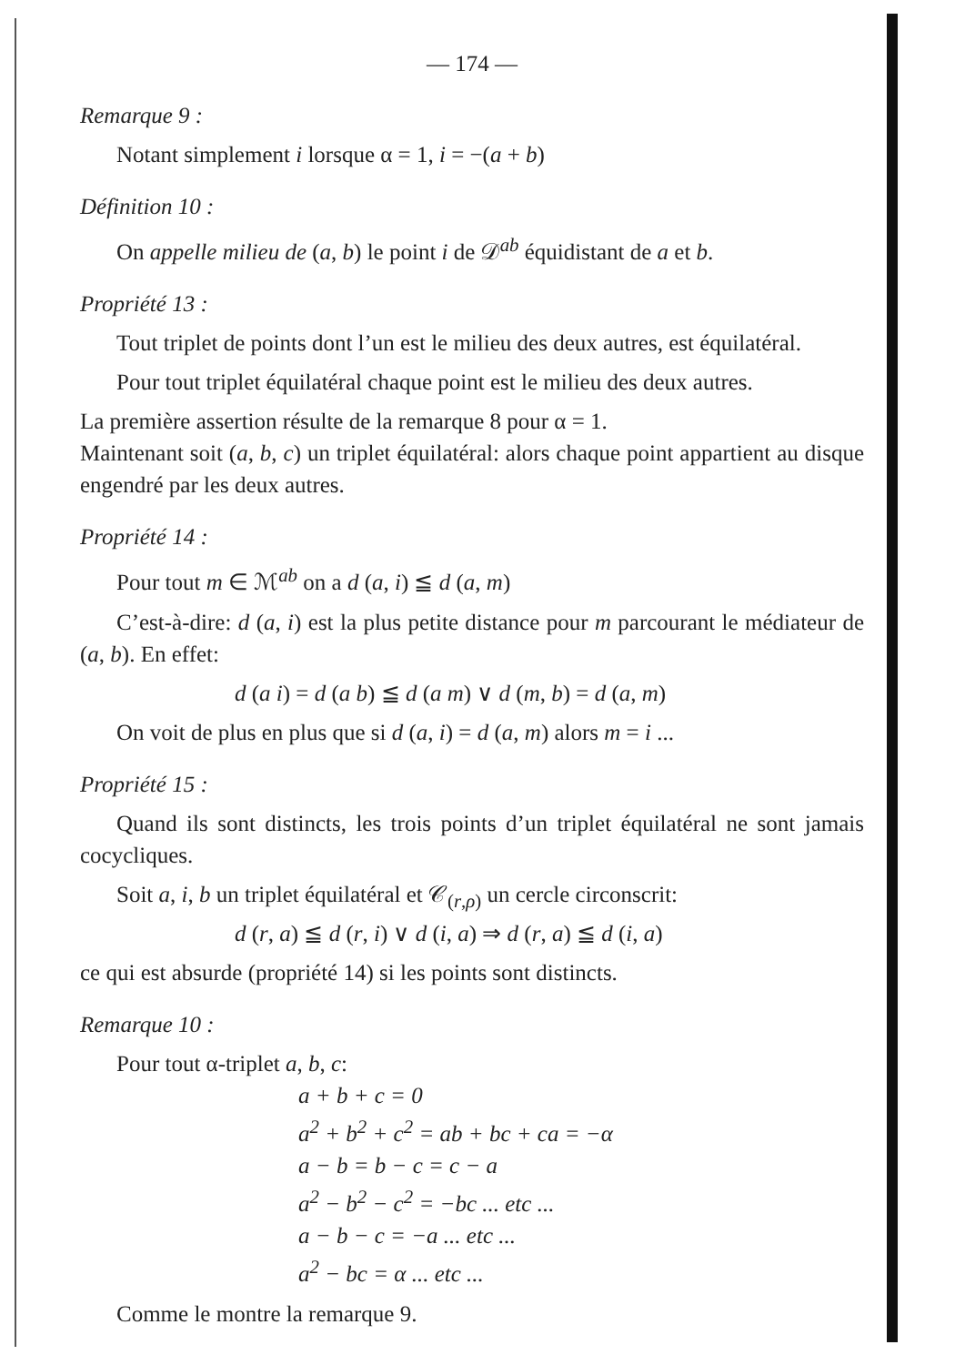— 174 —
Remarque 9 :
Notant simplement i lorsque α = 1, i = −(a + b)
Définition 10 :
On appelle milieu de (a, b) le point i de 𝒟<sup>ab</sup> équidistant de a et b.
Propriété 13 :
Tout triplet de points dont l’un est le milieu des deux autres, est équilatéral.
Pour tout triplet équilatéral chaque point est le milieu des deux autres.
La première assertion résulte de la remarque 8 pour α = 1.
Maintenant soit (a, b, c) un triplet équilatéral: alors chaque point appartient au disque engendré par les deux autres.
Propriété 14 :
Pour tout m ∈ ℳ<sup>ab</sup> on a d (a, i) ≦ d (a, m)
C’est-à-dire: d (a, i) est la plus petite distance pour m parcourant le médiateur de (a, b). En effet:
d (a i) = d (a b) ≦ d (a m) ∨ d (m, b) = d (a, m)
On voit de plus en plus que si d (a, i) = d (a, m) alors m = i ...
Propriété 15 :
Quand ils sont distincts, les trois points d’un triplet équilatéral ne sont jamais cocycliques.
Soit a, i, b un triplet équilatéral et 𝒞<sub>(r,ρ)</sub> un cercle circonscrit:
d (r, a) ≦ d (r, i) ∨ d (i, a) ⇒ d (r, a) ≦ d (i, a)
ce qui est absurde (propriété 14) si les points sont distincts.
Remarque 10 :
Pour tout α-triplet a, b, c:
a + b + c = 0
a<sup>2</sup> + b<sup>2</sup> + c<sup>2</sup> = ab + bc + ca = −α
a − b = b − c = c − a
a<sup>2</sup> − b<sup>2</sup> − c<sup>2</sup> = −bc ... etc ...
a − b − c = −a ... etc ...
a<sup>2</sup> − bc = α ... etc ...
Comme le montre la remarque 9.